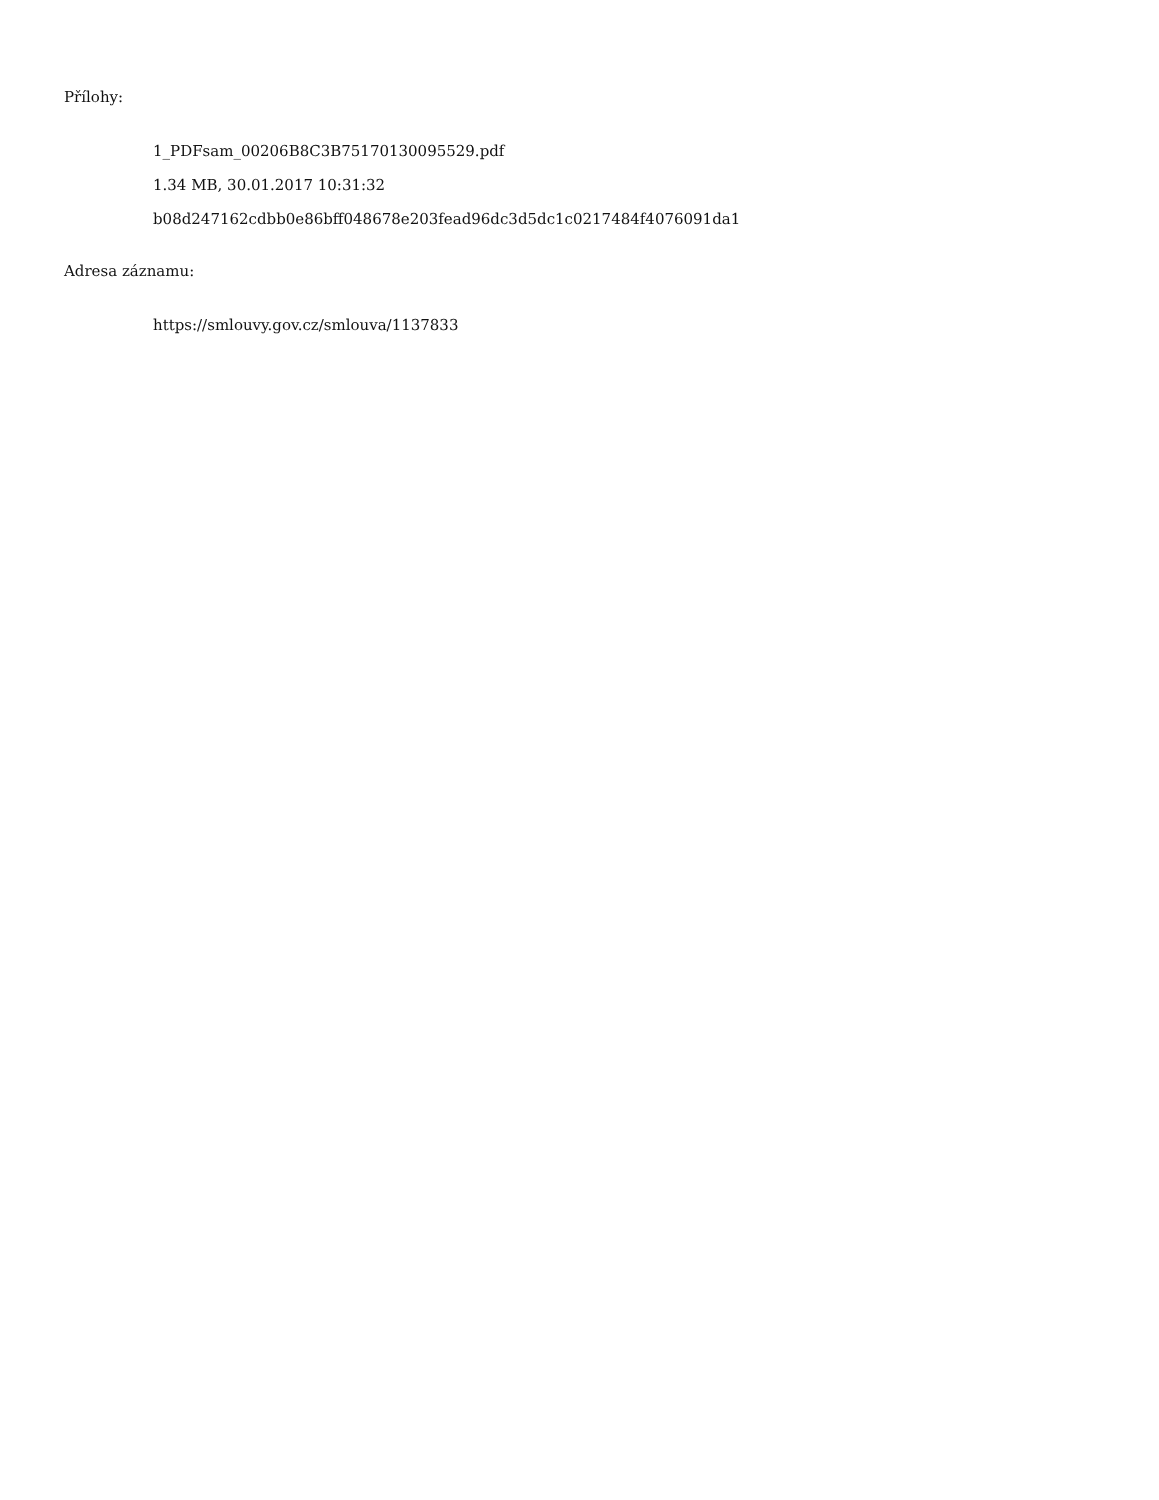Přílohy:
1_PDFsam_00206B8C3B75170130095529.pdf
1.34 MB, 30.01.2017 10:31:32
b08d247162cdbb0e86bff048678e203fead96dc3d5dc1c0217484f4076091da1
Adresa záznamu:
https://smlouvy.gov.cz/smlouva/1137833